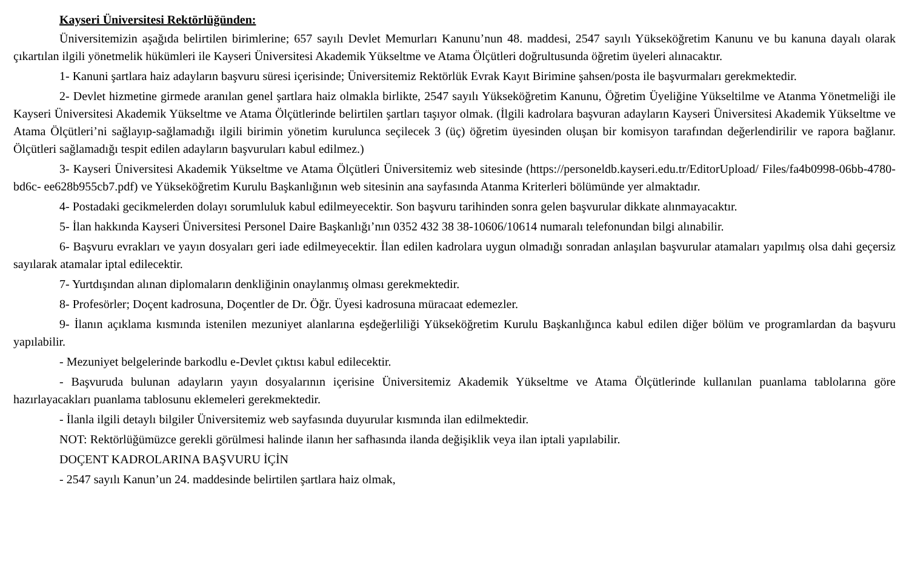Kayseri Üniversitesi Rektörlüğünden:
Üniversitemizin aşağıda belirtilen birimlerine; 657 sayılı Devlet Memurları Kanunu’nun 48. maddesi, 2547 sayılı Yükseköğretim Kanunu ve bu kanuna dayalı olarak çıkartılan ilgili yönetmelik hükümleri ile Kayseri Üniversitesi Akademik Yükseltme ve Atama Ölçütleri doğrultusunda öğretim üyeleri alınacaktır.
1- Kanuni şartlara haiz adayların başvuru süresi içerisinde; Üniversitemiz Rektörlük Evrak Kayıt Birimine şahsen/posta ile başvurmaları gerekmektedir.
2- Devlet hizmetine girmede aranılan genel şartlara haiz olmakla birlikte, 2547 sayılı Yükseköğretim Kanunu, Öğretim Üyeliğine Yükseltilme ve Atanma Yönetmeliği ile Kayseri Üniversitesi Akademik Yükseltme ve Atama Ölçütlerinde belirtilen şartları taşıyor olmak. (İlgili kadrolara başvuran adayların Kayseri Üniversitesi Akademik Yükseltme ve Atama Ölçütleri’ni sağlayıp-sağlamadığı ilgili birimin yönetim kurulunca seçilecek 3 (üç) öğretim üyesinden oluşan bir komisyon tarafından değerlendirilir ve rapora bağlanır. Ölçütleri sağlamadığı tespit edilen adayların başvuruları kabul edilmez.)
3- Kayseri Üniversitesi Akademik Yükseltme ve Atama Ölçütleri Üniversitemiz web sitesinde (https://personeldb.kayseri.edu.tr/EditorUpload/ Files/fa4b0998-06bb-4780-bd6c- ee628b955cb7.pdf) ve Yükseköğretim Kurulu Başkanlığının web sitesinin ana sayfasında Atanma Kriterleri bölümünde yer almaktadır.
4- Postadaki gecikmelerden dolayı sorumluluk kabul edilmeyecektir. Son başvuru tarihinden sonra gelen başvurular dikkate alınmayacaktır.
5- İlan hakkında Kayseri Üniversitesi Personel Daire Başkanlığı’nın 0352 432 38 38-10606/10614 numaralı telefonundan bilgi alınabilir.
6- Başvuru evrakları ve yayın dosyaları geri iade edilmeyecektir. İlan edilen kadrolara uygun olmadığı sonradan anlaşılan başvurular atamaları yapılmış olsa dahi geçersiz sayılarak atamalar iptal edilecektir.
7- Yurtdışından alınan diplomaların denkliğinin onaylanmış olması gerekmektedir.
8- Profesörler; Doçent kadrosuna, Doçentler de Dr. Öğr. Üyesi kadrosuna müracaat edemezler.
9- İlanın açıklama kısmında istenilen mezuniyet alanlarına eşdeğerliliği Yükseköğretim Kurulu Başkanlığınca kabul edilen diğer bölüm ve programlardan da başvuru yapılabilir.
- Mezuniyet belgelerinde barkodlu e-Devlet çıktısı kabul edilecektir.
- Başvuruda bulunan adayların yayın dosyalarının içerisine Üniversitemiz Akademik Yükseltme ve Atama Ölçütlerinde kullanılan puanlama tablolarına göre hazırlayacakları puanlama tablosunu eklemeleri gerekmektedir.
- İlanla ilgili detaylı bilgiler Üniversitemiz web sayfasında duyurular kısmında ilan edilmektedir.
NOT: Rektörlüğümüzce gerekli görülmesi halinde ilanın her safhasında ilanda değişiklik veya ilan iptali yapılabilir.
DOÇENT KADROLARINA BAŞVURU İÇİN
- 2547 sayılı Kanun’un 24. maddesinde belirtilen şartlara haiz olmak,